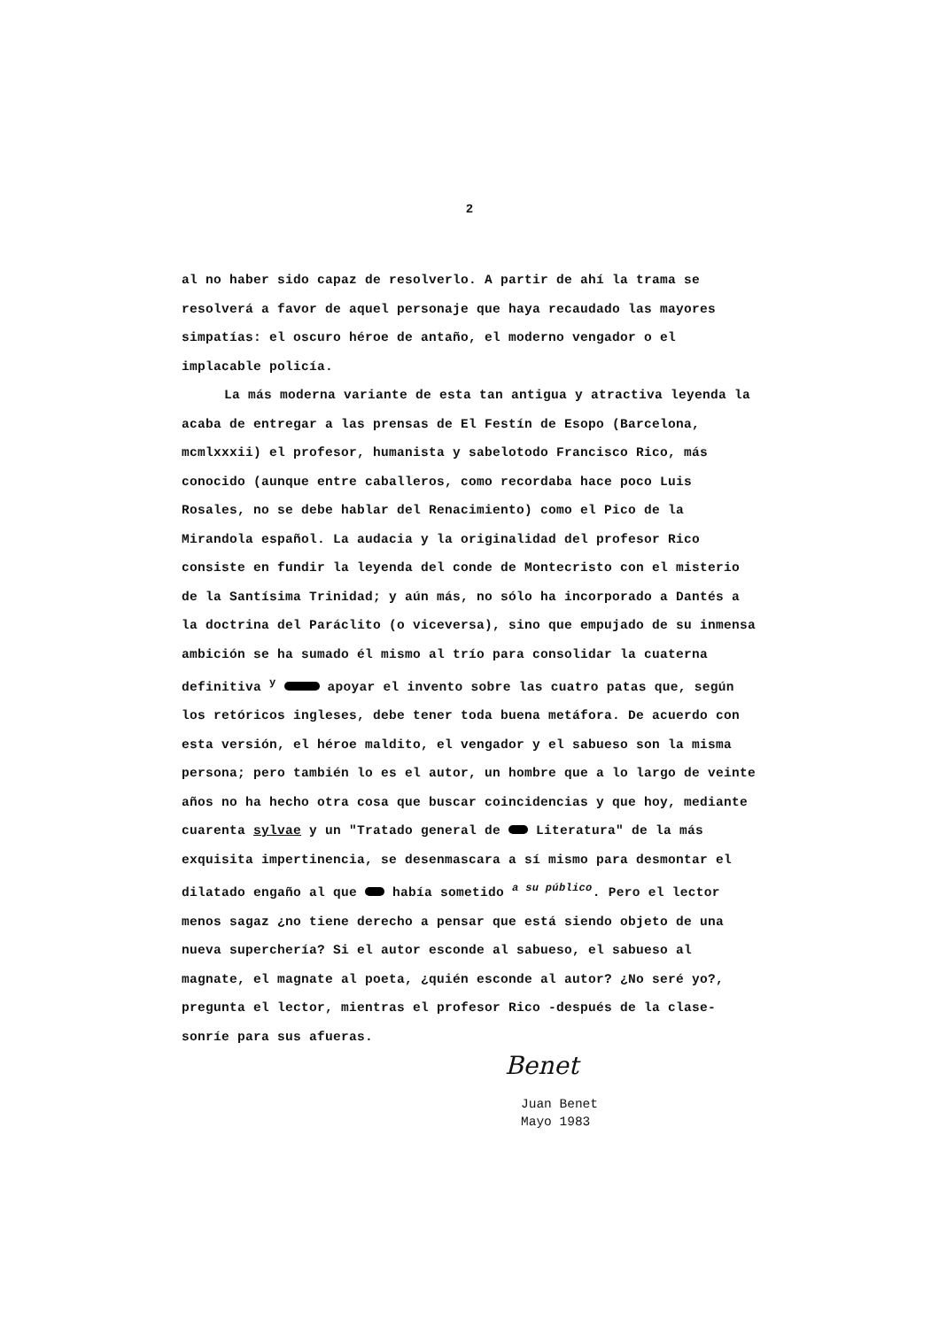2
al no haber sido capaz de resolverlo. A partir de ahí la trama se resolverá a favor de aquel personaje que haya recaudado las mayores simpatías: el oscuro héroe de antaño, el moderno vengador o el implacable policía.
La más moderna variante de esta tan antigua y atractiva leyenda la acaba de entregar a las prensas de El Festín de Esopo (Barcelona, mcmlxxxii) el profesor, humanista y sabelotodo Francisco Rico, más conocido (aunque entre caballeros, como recordaba hace poco Luis Rosales, no se debe hablar del Renacimiento) como el Pico de la Mirandola español. La audacia y la originalidad del profesor Rico consiste en fundir la leyenda del conde de Montecristo con el misterio de la Santísima Trinidad; y aún más, no sólo ha incorporado a Dantés a la doctrina del Paráclito (o viceversa), sino que empujado de su inmensa ambición se ha sumado él mismo al trío para consolidar la cuaterna definitiva <sup>y</sup> apoyar el invento sobre las cuatro patas que, según los retóricos ingleses, debe tener toda buena metáfora. De acuerdo con esta versión, el héroe maldito, el vengador y el sabueso son la misma persona; pero también lo es el autor, un hombre que a lo largo de veinte años no ha hecho otra cosa que buscar coincidencias y que hoy, mediante cuarenta sylvae y un "Tratado general de Literatura" de la más exquisita impertinencia, se desenmascara a sí mismo para desmontar el dilatado engaño al que había sometido <sup>a su público</sup>. Pero el lector menos sagaz ¿no tiene derecho a pensar que está siendo objeto de una nueva superchería? Si el autor esconde al sabueso, el sabueso al magnate, el magnate al poeta, ¿quién esconde al autor? ¿No seré yo?, pregunta el lector, mientras el profesor Rico -después de la clase- sonríe para sus afueras.
Benet
Juan Benet
Mayo 1983